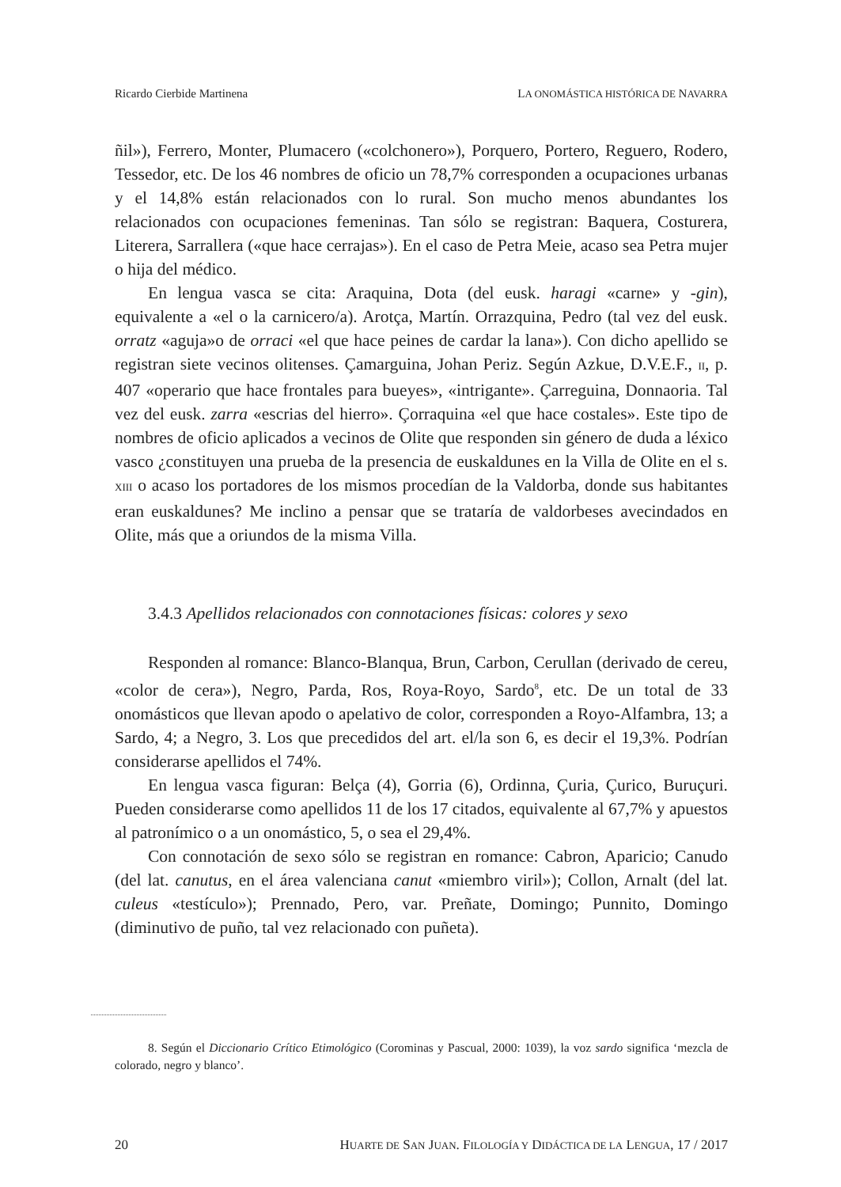Ricardo Cierbide Martinena LA ONOMÁSTICA HISTÓRICA DE NAVARRA
ñil»), Ferrero, Monter, Plumacero («colchonero»), Porquero, Portero, Reguero, Rodero, Tessedor, etc. De los 46 nombres de oficio un 78,7% corresponden a ocupaciones urbanas y el 14,8% están relacionados con lo rural. Son mucho menos abundantes los relacionados con ocupaciones femeninas. Tan sólo se registran: Baquera, Costurera, Literera, Sarrallera («que hace cerrajas»). En el caso de Petra Meie, acaso sea Petra mujer o hija del médico.
En lengua vasca se cita: Araquina, Dota (del eusk. haragi «carne» y -gin), equivalente a «el o la carnicero/a). Arotça, Martín. Orrazquina, Pedro (tal vez del eusk. orratz «aguja»o de orraci «el que hace peines de cardar la lana»). Con dicho apellido se registran siete vecinos olitenses. Çamarguina, Johan Periz. Según Azkue, D.V.E.F., II, p. 407 «operario que hace frontales para bueyes», «intrigante». Çarreguina, Donnaoria. Tal vez del eusk. zarra «escrias del hierro». Çorraquina «el que hace costales». Este tipo de nombres de oficio aplicados a vecinos de Olite que responden sin género de duda a léxico vasco ¿constituyen una prueba de la presencia de euskaldunes en la Villa de Olite en el s. XIII o acaso los portadores de los mismos procedían de la Valdorba, donde sus habitantes eran euskaldunes? Me inclino a pensar que se trataría de valdorbeses avecindados en Olite, más que a oriundos de la misma Villa.
3.4.3 Apellidos relacionados con connotaciones físicas: colores y sexo
Responden al romance: Blanco-Blanqua, Brun, Carbon, Cerullan (derivado de cereu, «color de cera»), Negro, Parda, Ros, Roya-Royo, Sardo<sup>8</sup>, etc. De un total de 33 onomásticos que llevan apodo o apelativo de color, corresponden a Royo-Alfambra, 13; a Sardo, 4; a Negro, 3. Los que precedidos del art. el/la son 6, es decir el 19,3%. Podrían considerarse apellidos el 74%.
En lengua vasca figuran: Belça (4), Gorria (6), Ordinna, Çuria, Çurico, Buruçuri. Pueden considerarse como apellidos 11 de los 17 citados, equivalente al 67,7% y apuestos al patronímico o a un onomástico, 5, o sea el 29,4%.
Con connotación de sexo sólo se registran en romance: Cabron, Aparicio; Canudo (del lat. canutus, en el área valenciana canut «miembro viril»); Collon, Arnalt (del lat. culeus «testículo»); Prennado, Pero, var. Preñate, Domingo; Punnito, Domingo (diminutivo de puño, tal vez relacionado con puñeta).
8. Según el Diccionario Crítico Etimológico (Corominas y Pascual, 2000: 1039), la voz sardo significa ‘mezcla de colorado, negro y blanco’.
20 HUARTE DE SAN JUAN. FILOLOGÍA Y DIDÁCTICA DE LA LENGUA, 17 / 2017